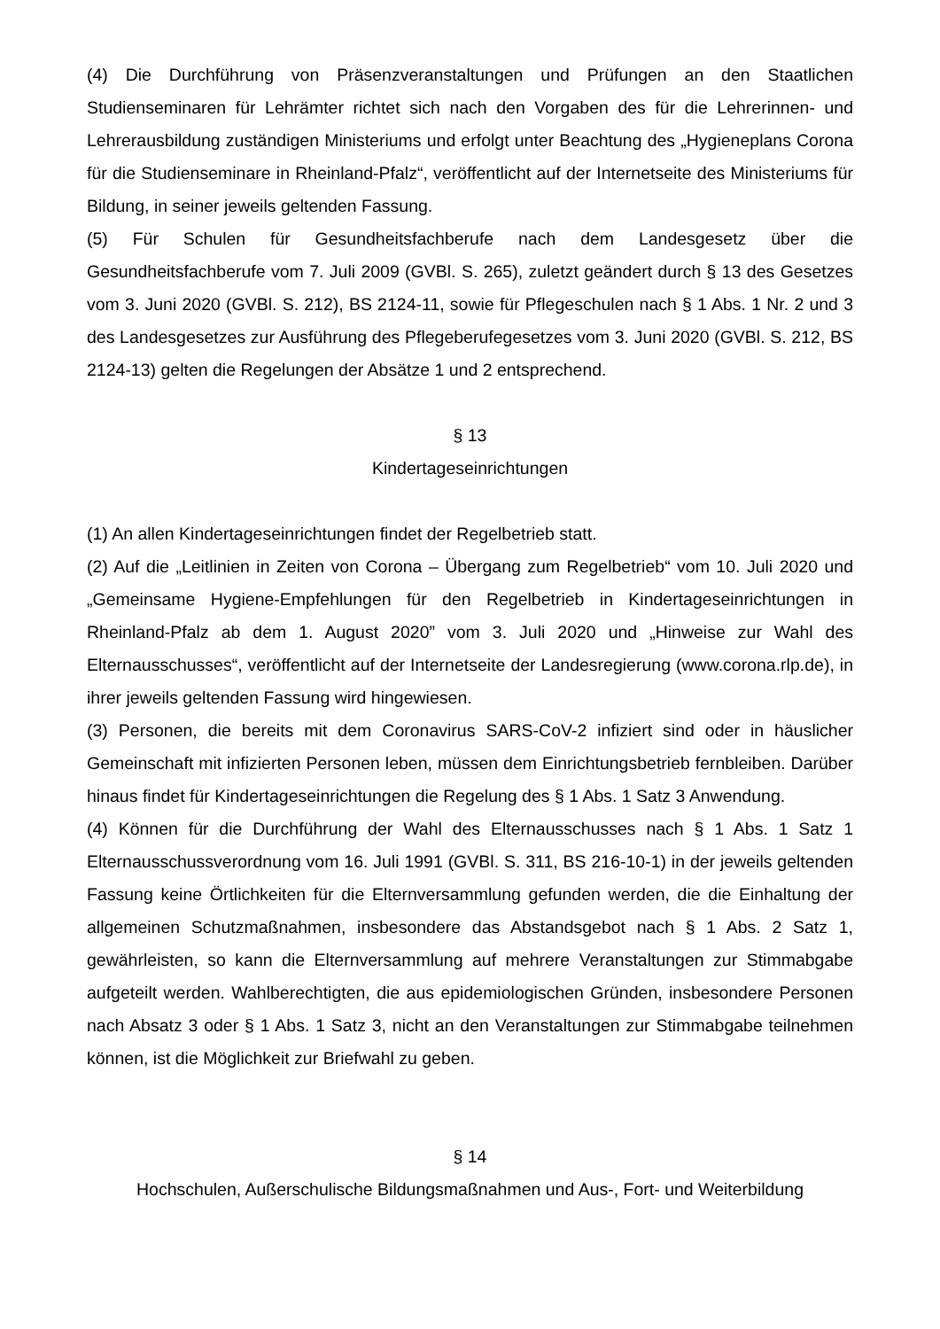(4) Die Durchführung von Präsenzveranstaltungen und Prüfungen an den Staatlichen Studienseminaren für Lehrämter richtet sich nach den Vorgaben des für die Lehrerinnen- und Lehrerausbildung zuständigen Ministeriums und erfolgt unter Beachtung des „Hygieneplans Corona für die Studienseminare in Rheinland-Pfalz“, veröffentlicht auf der Internetseite des Ministeriums für Bildung, in seiner jeweils geltenden Fassung.
(5) Für Schulen für Gesundheitsfachberufe nach dem Landesgesetz über die Gesundheitsfachberufe vom 7. Juli 2009 (GVBl. S. 265), zuletzt geändert durch § 13 des Gesetzes vom 3. Juni 2020 (GVBl. S. 212), BS 2124-11, sowie für Pflegeschulen nach § 1 Abs. 1 Nr. 2 und 3 des Landesgesetzes zur Ausführung des Pflegeberufegesetzes vom 3. Juni 2020 (GVBl. S. 212, BS 2124-13) gelten die Regelungen der Absätze 1 und 2 entsprechend.
§ 13
Kindertageseinrichtungen
(1) An allen Kindertageseinrichtungen findet der Regelbetrieb statt.
(2) Auf die „Leitlinien in Zeiten von Corona – Übergang zum Regelbetrieb“ vom 10. Juli 2020 und „Gemeinsame Hygiene-Empfehlungen für den Regelbetrieb in Kindertageseinrichtungen in Rheinland-Pfalz ab dem 1. August 2020” vom 3. Juli 2020 und „Hinweise zur Wahl des Elternausschusses“, veröffentlicht auf der Internetseite der Landesregierung (www.corona.rlp.de), in ihrer jeweils geltenden Fassung wird hingewiesen.
(3) Personen, die bereits mit dem Coronavirus SARS-CoV-2 infiziert sind oder in häuslicher Gemeinschaft mit infizierten Personen leben, müssen dem Einrichtungsbetrieb fernbleiben. Darüber hinaus findet für Kindertageseinrichtungen die Regelung des § 1 Abs. 1 Satz 3 Anwendung.
(4) Können für die Durchführung der Wahl des Elternausschusses nach § 1 Abs. 1 Satz 1 Elternausschussverordnung vom 16. Juli 1991 (GVBl. S. 311, BS 216-10-1) in der jeweils geltenden Fassung keine Örtlichkeiten für die Elternversammlung gefunden werden, die die Einhaltung der allgemeinen Schutzmaßnahmen, insbesondere das Abstandsgebot nach § 1 Abs. 2 Satz 1, gewährleisten, so kann die Elternversammlung auf mehrere Veranstaltungen zur Stimmabgabe aufgeteilt werden. Wahlberechtigten, die aus epidemiologischen Gründen, insbesondere Personen nach Absatz 3 oder § 1 Abs. 1 Satz 3, nicht an den Veranstaltungen zur Stimmabgabe teilnehmen können, ist die Möglichkeit zur Briefwahl zu geben.
§ 14
Hochschulen, Außerschulische Bildungsmaßnahmen und Aus-, Fort- und Weiterbildung